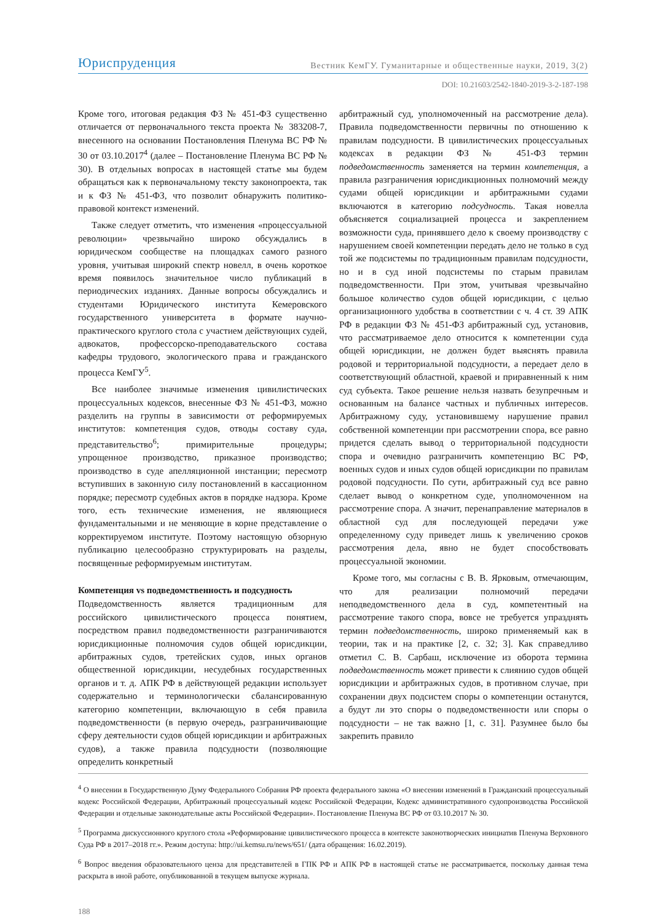Юриспруденция Вестник КемГУ. Гуманитарные и общественные науки, 2019, 3(2)
DOI: 10.21603/2542-1840-2019-3-2-187-198
Кроме того, итоговая редакция ФЗ № 451-ФЗ существенно отличается от первоначального текста проекта № 383208-7, внесенного на основании Постановления Пленума ВС РФ № 30 от 03.10.2017<sup>4</sup> (далее – Постановление Пленума ВС РФ № 30). В отдельных вопросах в настоящей статье мы будем обращаться как к первоначальному тексту законопроекта, так и к ФЗ № 451-ФЗ, что позволит обнаружить политико-правовой контекст изменений.
Также следует отметить, что изменения «процессуальной революции» чрезвычайно широко обсуждались в юридическом сообществе на площадках самого разного уровня, учитывая широкий спектр новелл, в очень короткое время появилось значительное число публикаций в периодических изданиях. Данные вопросы обсуждались и студентами Юридического института Кемеровского государственного университета в формате научно-практического круглого стола с участием действующих судей, адвокатов, профессорско-преподавательского состава кафедры трудового, экологического права и гражданского процесса КемГУ<sup>5</sup>.
Все наиболее значимые изменения цивилистических процессуальных кодексов, внесенные ФЗ № 451-ФЗ, можно разделить на группы в зависимости от реформируемых институтов: компетенция судов, отводы составу суда, представительство<sup>6</sup>; примирительные процедуры; упрощенное производство, приказное производство; производство в суде апелляционной инстанции; пересмотр вступивших в законную силу постановлений в кассационном порядке; пересмотр судебных актов в порядке надзора. Кроме того, есть технические изменения, не являющиеся фундаментальными и не меняющие в корне представление о корректируемом институте. Поэтому настоящую обзорную публикацию целесообразно структурировать на разделы, посвященные реформируемым институтам.
Компетенция vs подведомственность и подсудность
Подведомственность является традиционным для российского цивилистического процесса понятием, посредством правил подведомственности разграничиваются юрисдикционные полномочия судов общей юрисдикции, арбитражных судов, третейских судов, иных органов общественной юрисдикции, несудебных государственных органов и т. д. АПК РФ в действующей редакции использует содержательно и терминологически сбалансированную категорию компетенции, включающую в себя правила подведомственности (в первую очередь, разграничивающие сферу деятельности судов общей юрисдикции и арбитражных судов), а также правила подсудности (позволяющие определить конкретный
арбитражный суд, уполномоченный на рассмотрение дела). Правила подведомственности первичны по отношению к правилам подсудности. В цивилистических процессуальных кодексах в редакции ФЗ № 451-ФЗ термин подведомственность заменяется на термин компетенция, а правила разграничения юрисдикционных полномочий между судами общей юрисдикции и арбитражными судами включаются в категорию подсудность. Такая новелла объясняется социализацией процесса и закреплением возможности суда, принявшего дело к своему производству с нарушением своей компетенции передать дело не только в суд той же подсистемы по традиционным правилам подсудности, но и в суд иной подсистемы по старым правилам подведомственности. При этом, учитывая чрезвычайно большое количество судов общей юрисдикции, с целью организационного удобства в соответствии с ч. 4 ст. 39 АПК РФ в редакции ФЗ № 451-ФЗ арбитражный суд, установив, что рассматриваемое дело относится к компетенции суда общей юрисдикции, не должен будет выяснять правила родовой и территориальной подсудности, а передает дело в соответствующий областной, краевой и приравненный к ним суд субъекта. Такое решение нельзя назвать безупречным и основанным на балансе частных и публичных интересов. Арбитражному суду, установившему нарушение правил собственной компетенции при рассмотрении спора, все равно придется сделать вывод о территориальной подсудности спора и очевидно разграничить компетенцию ВС РФ, военных судов и иных судов общей юрисдикции по правилам родовой подсудности. По сути, арбитражный суд все равно сделает вывод о конкретном суде, уполномоченном на рассмотрение спора. А значит, перенаправление материалов в областной суд для последующей передачи уже определенному суду приведет лишь к увеличению сроков рассмотрения дела, явно не будет способствовать процессуальной экономии.
Кроме того, мы согласны с В. В. Ярковым, отмечающим, что для реализации полномочий передачи неподведомственного дела в суд, компетентный на рассмотрение такого спора, вовсе не требуется упразднять термин подведомственность, широко применяемый как в теории, так и на практике [2, с. 32; 3]. Как справедливо отметил С. В. Сарбаш, исключение из оборота термина подведомственность может привести к слиянию судов общей юрисдикции и арбитражных судов, в противном случае, при сохранении двух подсистем споры о компетенции останутся, а будут ли это споры о подведомственности или споры о подсудности – не так важно [1, с. 31]. Разумнее было бы закрепить правило
<sup>4</sup> О внесении в Государственную Думу Федерального Собрания РФ проекта федерального закона «О внесении изменений в Гражданский процессуальный кодекс Российской Федерации, Арбитражный процессуальный кодекс Российской Федерации, Кодекс административного судопроизводства Российской Федерации и отдельные законодательные акты Российской Федерации». Постановление Пленума ВС РФ от 03.10.2017 № 30.
<sup>5</sup> Программа дискуссионного круглого стола «Реформирование цивилистического процесса в контексте законотворческих инициатив Пленума Верховного Суда РФ в 2017–2018 гг.». Режим доступа: http://ui.kemsu.ru/news/651/ (дата обращения: 16.02.2019).
<sup>6</sup> Вопрос введения образовательного ценза для представителей в ГПК РФ и АПК РФ в настоящей статье не рассматривается, поскольку данная тема раскрыта в иной работе, опубликованной в текущем выпуске журнала.
188